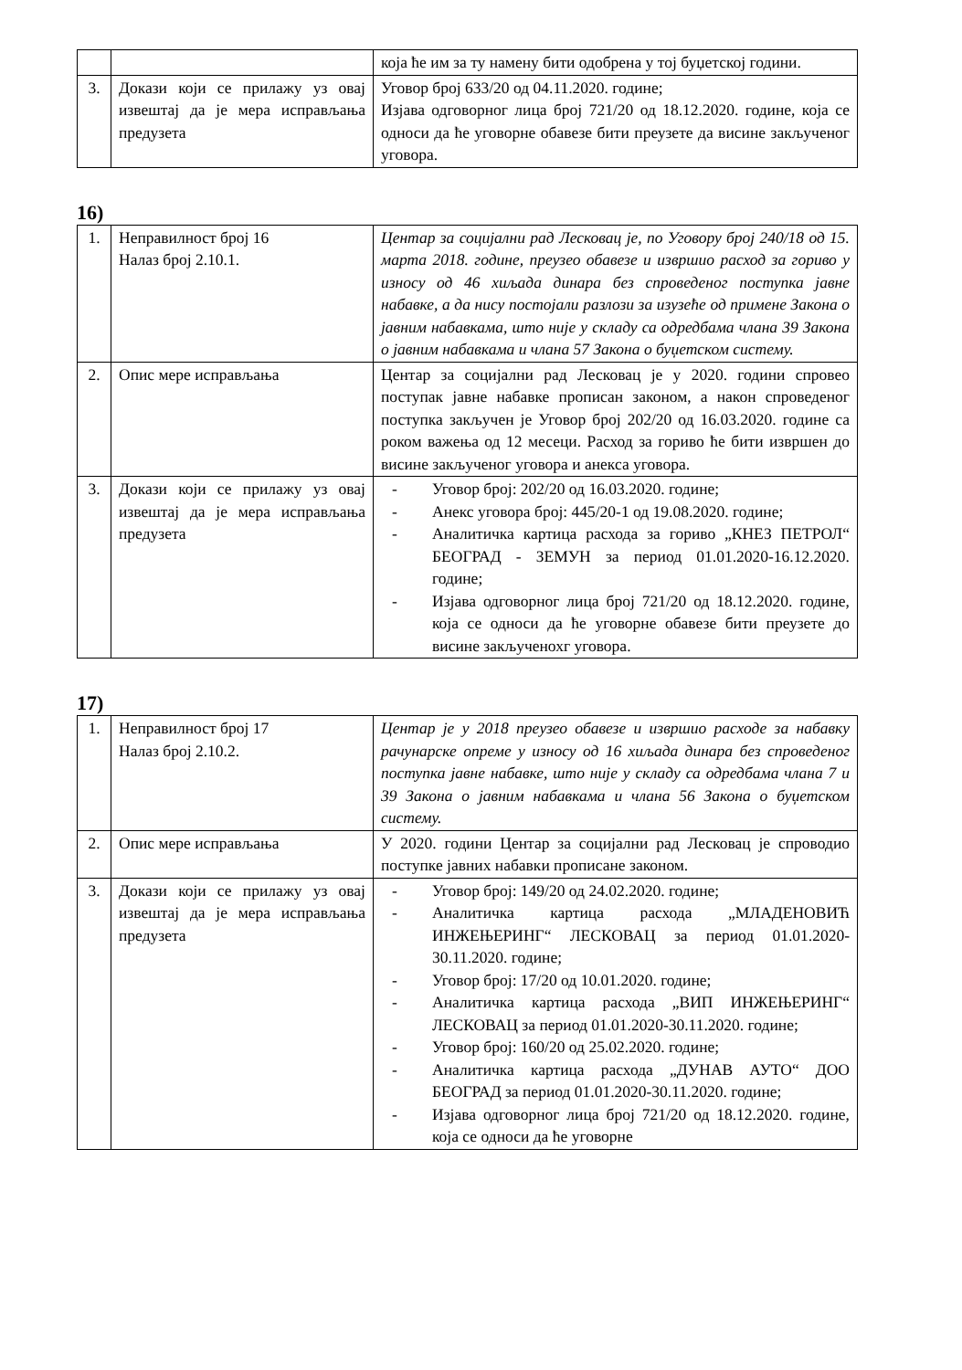| | | која ће им за ту намену бити одобрена у тој буџетској години. |
| 3. | Докази који се прилажу уз овај извештај да је мера исправљања предузета | Уговор број 633/20 од 04.11.2020. године; Изјава одговорног лица број 721/20 од 18.12.2020. године, која се односи да ће уговорне обавезе бити преузете да висине закљученог уговора. |
16)
| 1. | Неправилност број 16 Налаз број 2.10.1. | Центар за социјални рад Лесковац је, по Уговору број 240/18 од 15. марта 2018. године, преузео обавезе и извршио расход за гориво у износу од 46 хиљада динара без спроведеног поступка јавне набавке, а да нису постојали разлози за изузеће од примене Закона о јавним набавкама, што није у складу са одредбама члана 39 Закона о јавним набавкама и члана 57 Закона о буџетском систему. |
| 2. | Опис мере исправљања | Центар за социјални рад Лесковац је у 2020. години спровео поступак јавне набавке прописан законом, а након спроведеног поступка закључен је Уговор број 202/20 од 16.03.2020. године са роком важења од 12 месеци. Расход за гориво ће бити извршен до висине закљученог уговора и анекса уговора. |
| 3. | Докази који се прилажу уз овај извештај да је мера исправљања предузета | - Уговор број: 202/20 од 16.03.2020. године; - Анекс уговора број: 445/20-1 од 19.08.2020. године; - Аналитичка картица расхода за гориво „КНЕЗ ПЕТРОЛ“ БЕОГРАД - ЗЕМУН за период 01.01.2020-16.12.2020. године; - Изјава одговорног лица број 721/20 од 18.12.2020. године, која се односи да ће уговорне обавезе бити преузете до висине закљученохг уговора. |
17)
| 1. | Неправилност број 17 Налаз број 2.10.2. | Центар је у 2018 преузео обавезе и извршио расходе за набавку рачунарске опреме у износу од 16 хиљада динара без спроведеног поступка јавне набавке, што није у складу са одредбама члана 7 и 39 Закона о јавним набавкама и члана 56 Закона о буџетском систему. |
| 2. | Опис мере исправљања | У 2020. години Центар за социјални рад Лесковац је спроводио поступке јавних набавки прописане законом. |
| 3. | Докази који се прилажу уз овај извештај да је мера исправљања предузета | - Уговор број: 149/20 од 24.02.2020. године; - Аналитичка картица расхода „МЛАДЕНОВИЋ ИНЖЕЊЕРИНГ“ ЛЕСКОВАЦ за период 01.01.2020-30.11.2020. године; - Уговор број: 17/20 од 10.01.2020. године; - Аналитичка картица расхода „ВИП ИНЖЕЊЕРИНГ“ ЛЕСКОВАЦ за период 01.01.2020-30.11.2020. године; - Уговор број: 160/20 од 25.02.2020. године; - Аналитичка картица расхода „ДУНАВ АУТО“ ДОО БЕОГРАД за период 01.01.2020-30.11.2020. године; - Изјава одговорног лица број 721/20 од 18.12.2020. године, која се односи да ће уговорне |